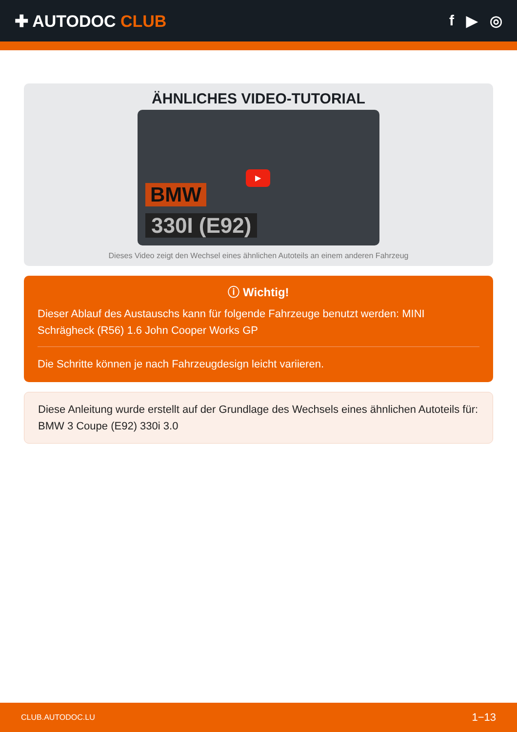✚ AUTODOC CLUB f ▶ ◎
ÄHNLICHES VIDEO-TUTORIAL
▶
BMW
330I (E92)
Dieses Video zeigt den Wechsel eines ähnlichen Autoteils an einem anderen Fahrzeug
ⓘ Wichtig!
Dieser Ablauf des Austauschs kann für folgende Fahrzeuge benutzt werden: MINI Schrägheck (R56) 1.6 John Cooper Works GP
Die Schritte können je nach Fahrzeugdesign leicht variieren.
Diese Anleitung wurde erstellt auf der Grundlage des Wechsels eines ähnlichen Autoteils für: BMW 3 Coupe (E92) 330i 3.0
CLUB.AUTODOC.LU 1−13